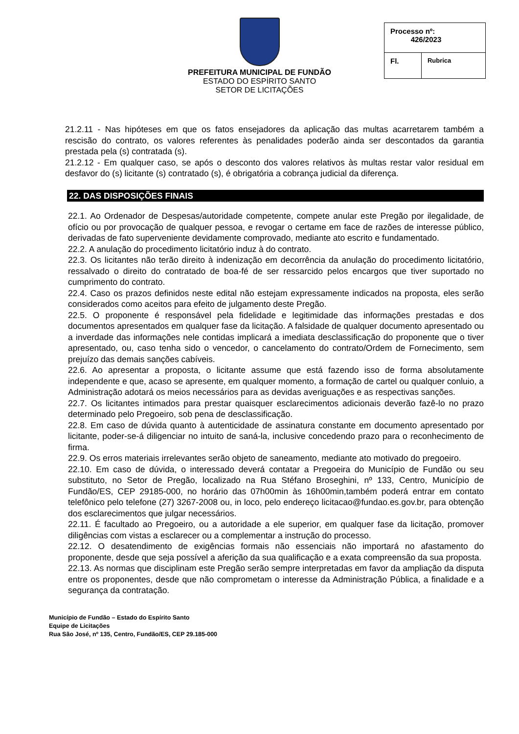PREFEITURA MUNICIPAL DE FUNDÃO
ESTADO DO ESPÍRITO SANTO
SETOR DE LICITAÇÕES
| Processo nº: 426/2023 | |
| Fl. | Rubrica |
21.2.11 - Nas hipóteses em que os fatos ensejadores da aplicação das multas acarretarem também a rescisão do contrato, os valores referentes às penalidades poderão ainda ser descontados da garantia prestada pela (s) contratada (s).
21.2.12 - Em qualquer caso, se após o desconto dos valores relativos às multas restar valor residual em desfavor do (s) licitante (s) contratado (s), é obrigatória a cobrança judicial da diferença.
22. DAS DISPOSIÇÕES FINAIS
22.1. Ao Ordenador de Despesas/autoridade competente, compete anular este Pregão por ilegalidade, de ofício ou por provocação de qualquer pessoa, e revogar o certame em face de razões de interesse público, derivadas de fato superveniente devidamente comprovado, mediante ato escrito e fundamentado.
22.2. A anulação do procedimento licitatório induz à do contrato.
22.3. Os licitantes não terão direito à indenização em decorrência da anulação do procedimento licitatório, ressalvado o direito do contratado de boa-fé de ser ressarcido pelos encargos que tiver suportado no cumprimento do contrato.
22.4. Caso os prazos definidos neste edital não estejam expressamente indicados na proposta, eles serão considerados como aceitos para efeito de julgamento deste Pregão.
22.5. O proponente é responsável pela fidelidade e legitimidade das informações prestadas e dos documentos apresentados em qualquer fase da licitação. A falsidade de qualquer documento apresentado ou a inverdade das informações nele contidas implicará a imediata desclassificação do proponente que o tiver apresentado, ou, caso tenha sido o vencedor, o cancelamento do contrato/Ordem de Fornecimento, sem prejuízo das demais sanções cabíveis.
22.6. Ao apresentar a proposta, o licitante assume que está fazendo isso de forma absolutamente independente e que, acaso se apresente, em qualquer momento, a formação de cartel ou qualquer conluio, a Administração adotará os meios necessários para as devidas averiguações e as respectivas sanções.
22.7. Os licitantes intimados para prestar quaisquer esclarecimentos adicionais deverão fazê-lo no prazo determinado pelo Pregoeiro, sob pena de desclassificação.
22.8. Em caso de dúvida quanto à autenticidade de assinatura constante em documento apresentado por licitante, poder-se-á diligenciar no intuito de saná-la, inclusive concedendo prazo para o reconhecimento de firma.
22.9. Os erros materiais irrelevantes serão objeto de saneamento, mediante ato motivado do pregoeiro.
22.10. Em caso de dúvida, o interessado deverá contatar a Pregoeira do Município de Fundão ou seu substituto, no Setor de Pregão, localizado na Rua Stéfano Broseghini, nº 133, Centro, Município de Fundão/ES, CEP 29185-000, no horário das 07h00min às 16h00min,também poderá entrar em contato telefônico pelo telefone (27) 3267-2008 ou, in loco, pelo endereço licitacao@fundao.es.gov.br, para obtenção dos esclarecimentos que julgar necessários.
22.11. É facultado ao Pregoeiro, ou a autoridade a ele superior, em qualquer fase da licitação, promover diligências com vistas a esclarecer ou a complementar a instrução do processo.
22.12. O desatendimento de exigências formais não essenciais não importará no afastamento do proponente, desde que seja possível a aferição da sua qualificação e a exata compreensão da sua proposta.
22.13. As normas que disciplinam este Pregão serão sempre interpretadas em favor da ampliação da disputa entre os proponentes, desde que não comprometam o interesse da Administração Pública, a finalidade e a segurança da contratação.
Município de Fundão – Estado do Espírito Santo
Equipe de Licitações
Rua São José, nº 135, Centro, Fundão/ES, CEP 29.185-000